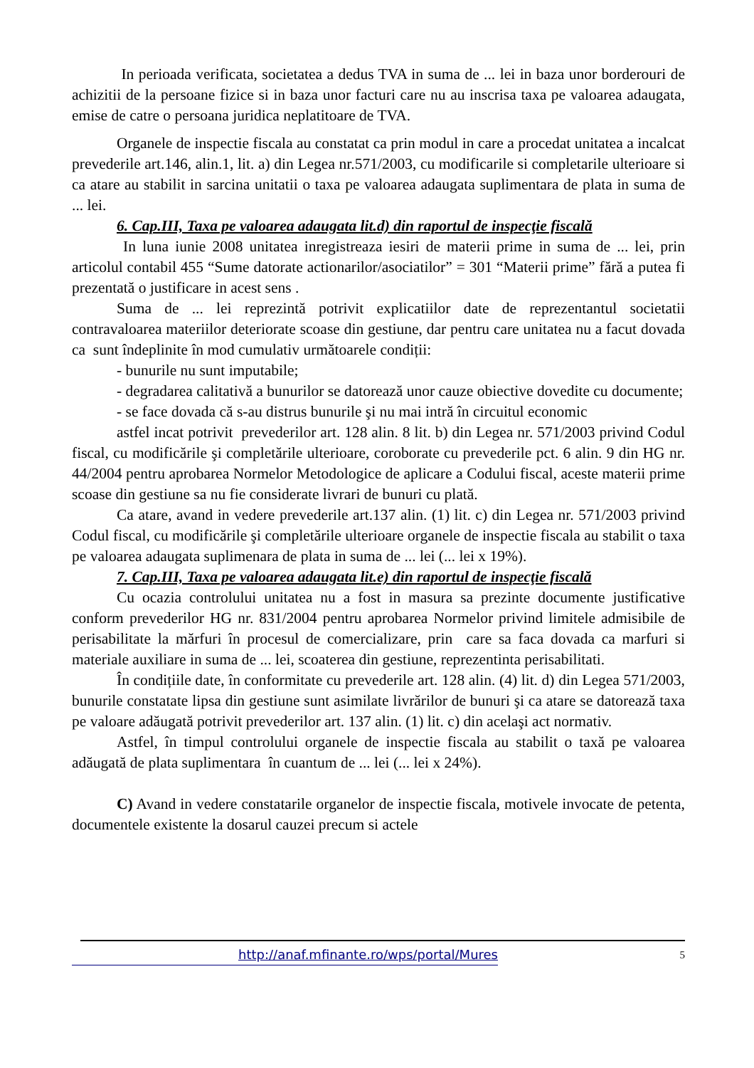In perioada verificata, societatea a dedus TVA in suma de ... lei in baza unor borderouri de achizitii de la persoane fizice si in baza unor facturi care nu au inscrisa taxa pe valoarea adaugata, emise de catre o persoana juridica neplatitoare de TVA.
Organele de inspectie fiscala au constatat ca prin modul in care a procedat unitatea a incalcat prevederile art.146, alin.1, lit. a) din Legea nr.571/2003, cu modificarile si completarile ulterioare si ca atare au stabilit in sarcina unitatii o taxa pe valoarea adaugata suplimentara de plata in suma de ... lei.
6. Cap.III, Taxa pe valoarea adaugata lit.d) din raportul de inspecţie fiscală
In luna iunie 2008 unitatea inregistreaza iesiri de materii prime in suma de ... lei, prin articolul contabil 455 “Sume datorate actionarilor/asociatilor” = 301 “Materii prime” fără a putea fi prezentată o justificare in acest sens .
Suma de ... lei reprezintă potrivit explicatiilor date de reprezentantul societatii contravaloarea materiilor deteriorate scoase din gestiune, dar pentru care unitatea nu a facut dovada ca sunt îndeplinite în mod cumulativ următoarele condiții:
- bunurile nu sunt imputabile;
- degradarea calitativă a bunurilor se datorează unor cauze obiective dovedite cu documente;
- se face dovada că s-au distrus bunurile şi nu mai intră în circuitul economic
astfel incat potrivit prevederilor art. 128 alin. 8 lit. b) din Legea nr. 571/2003 privind Codul fiscal, cu modificările şi completările ulterioare, coroborate cu prevederile pct. 6 alin. 9 din HG nr. 44/2004 pentru aprobarea Normelor Metodologice de aplicare a Codului fiscal, aceste materii prime scoase din gestiune sa nu fie considerate livrari de bunuri cu plată.
Ca atare, avand in vedere prevederile art.137 alin. (1) lit. c) din Legea nr. 571/2003 privind Codul fiscal, cu modificările şi completările ulterioare organele de inspectie fiscala au stabilit o taxa pe valoarea adaugata suplimenara de plata in suma de ... lei (... lei x 19%).
7. Cap.III, Taxa pe valoarea adaugata lit.e) din raportul de inspecţie fiscală
Cu ocazia controlului unitatea nu a fost in masura sa prezinte documente justificative conform prevederilor HG nr. 831/2004 pentru aprobarea Normelor privind limitele admisibile de perisabilitate la mărfuri în procesul de comercializare, prin care sa faca dovada ca marfuri si materiale auxiliare in suma de ... lei, scoaterea din gestiune, reprezentinta perisabilitati.
În condițiile date, în conformitate cu prevederile art. 128 alin. (4) lit. d) din Legea 571/2003, bunurile constatate lipsa din gestiune sunt asimilate livrărilor de bunuri şi ca atare se datorează taxa pe valoare adăugată potrivit prevederilor art. 137 alin. (1) lit. c) din acelaşi act normativ.
Astfel, în timpul controlului organele de inspectie fiscala au stabilit o taxă pe valoarea adăugată de plata suplimentara în cuantum de ... lei (... lei x 24%).
C) Avand in vedere constatarile organelor de inspectie fiscala, motivele invocate de petenta, documentele existente la dosarul cauzei precum si actele
http://anaf.mfinante.ro/wps/portal/Mures 5